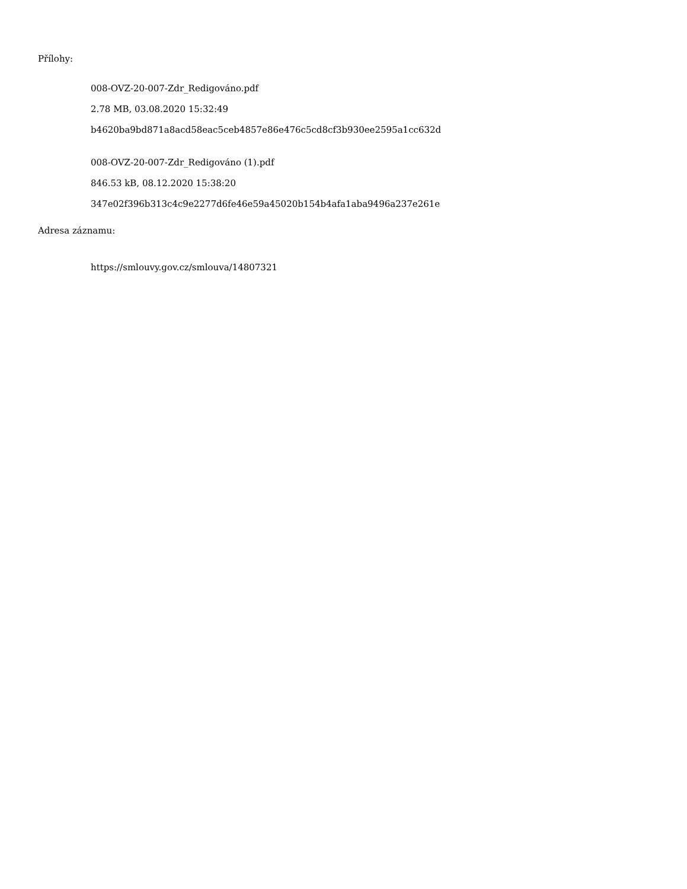Přílohy:
008-OVZ-20-007-Zdr_Redigováno.pdf
2.78 MB, 03.08.2020 15:32:49
b4620ba9bd871a8acd58eac5ceb4857e86e476c5cd8cf3b930ee2595a1cc632d
008-OVZ-20-007-Zdr_Redigováno (1).pdf
846.53 kB, 08.12.2020 15:38:20
347e02f396b313c4c9e2277d6fe46e59a45020b154b4afa1aba9496a237e261e
Adresa záznamu:
https://smlouvy.gov.cz/smlouva/14807321